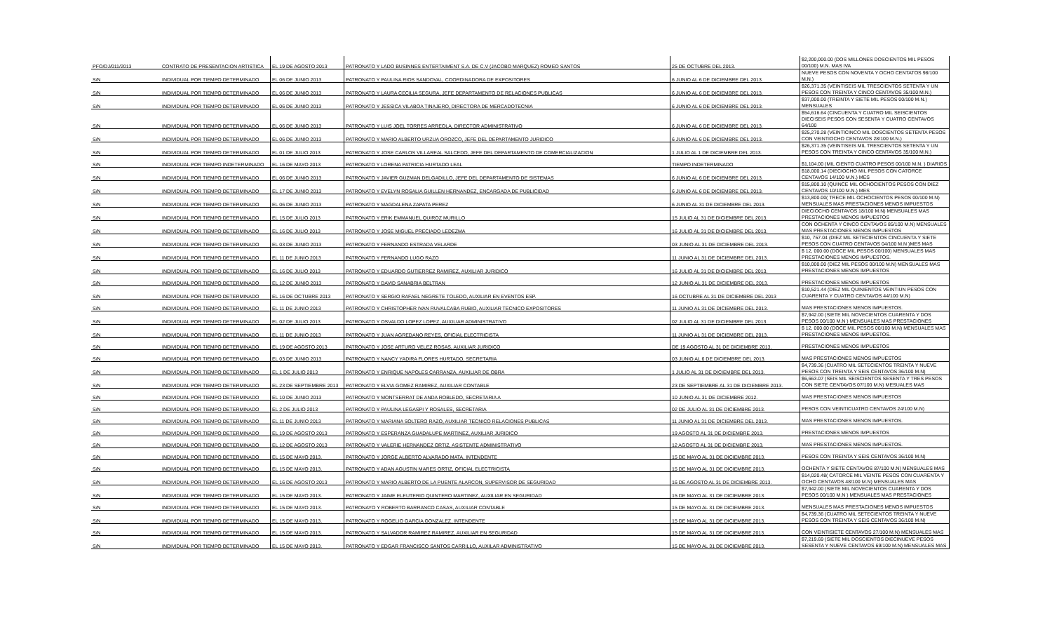| PFO/DJ/011/2013 | CONTRATO DE PRESENTACION ARTISTICA | EL 19 DE AGOSTO 2013 | PATRONATO Y LADO BUSINNES ENTERTAIMENT S.A. DE C.V (JACOBO MARQUEZ) ROMEO SANTOS | 25 DE OCTUBRE DEL 2013. | $2,200,000.00 (DOS MILLONES DOSCIENTOS MIL PESOS 00/100) M.N. MAS IVA |
| S/N | INDIVIDUAL POR TIEMPO DETERMINADO | EL 06 DE JUNIO 2013 | PATRONATO Y PAULINA RIOS SANDOVAL, COORDINADORA DE EXPOSITORES | 6 JUNIO AL 6 DE DICIEMBRE DEL 2013. | NUEVE PESOS CON NOVENTA Y OCHO CENTATOS 98/100 M.N.) |
| S/N | INDIVIDUAL POR TIEMPO DETERMINADO | EL 06 DE JUNIO 2013 | PATRONATO Y LAURA CECILIA SEGURA, JEFE DEPARTAMENTO DE RELACIONES PUBLICAS | 6 JUNIO AL 6 DE DICIEMBRE DEL 2013. | $26,371.35 (VEINTISEIS MIL TRESCIENTOS SETENTA Y UN PESOS CON TREINTA Y CINCO CENTAVOS 35/100 M.N.) |
| S/N | INDIVIDUAL POR TIEMPO DETERMINADO | EL 06 DE JUNIO 2013 | PATRONATO Y JESSICA VILABOA TINAJERO, DIRECTORA DE MERCADOTECNIA | 6 JUNIO AL 6 DE DICIEMBRE DEL 2013. | $37,000.00 (TREINTA Y SIETE MIL PESOS 00/100 M.N.) MENSUALES |
| S/N | INDIVIDUAL POR TIEMPO DETERMINADO | EL 06 DE JUNIO 2013 | PATRONATO Y LUIS JOEL TORRES ARREOLA, DIRECTOR ADMINISTRATIVO | 6 JUNIO AL 6 DE DICIEMBRE DEL 2013. | $54,616.64 (CINCUENTA Y CUATRO MIL SEISCIENTOS DIECISEIS PESOS CON SESENTA Y CUATRO CENTAVOS 64/100 |
| S/N | INDIVIDUAL POR TIEMPO DETERMINADO | EL 06 DE JUNIO 2013 | PATRONATO Y MARIO ALBERTO URZUA OROZCO, JEFE DEL DEPARTAMENTO JURIDICO | 6 JUNIO AL 6 DE DICIEMBRE DEL 2013. | $25,270.28 (VEINTICINCO MIL DOSCIENTOS SETENTA PESOS CON VEINTIOCHO CENTAVOS 28/100 M.N.) |
| S/N | INDIVIDUAL POR TIEMPO DETERMINADO | EL 01 DE JULIO 2013 | PATRONATO Y JOSE CARLOS VILLAREAL SALCEDO, JEFE DEL DEPARTAMENTO DE COMERCIALIZACION | 1 JULIO AL 1 DE DICIEMBRE DEL 2013. | $26,371.35 (VEINTISEIS MIL TRESCIENTOS SETENTA Y UN PESOS CON TREINTA Y CINCO CENTAVOS 35/100 M.N.) |
| S/N | INDIVIDUAL POR TIEMPO INDETERMINADO | EL 16 DE MAYO 2013 | PATRONATO Y LORENA PATRICIA HURTADO LEAL | TIEMPO INDETERMINADO | $1,104.00 (MIL CIENTO CUATRO PESOS 00/100 M.N. ) DIARIOS |
| S/N | INDIVIDUAL POR TIEMPO DETERMINADO | EL 06 DE JUNIO 2013 | PATRONATO Y JAVIER GUZMAN DELGADILLO, JEFE DEL DEPARTAMENTO DE SISTEMAS | 6 JUNIO AL 6 DE DICIEMBRE DEL 2013. | $18,000.14 (DIECIOCHO MIL PESOS CON CATORCE CENTAVOS 14/100 M.N.) MES |
| S/N | INDIVIDUAL POR TIEMPO DETERMINADO | EL 17 DE JUNIO 2013 | PATRONATO Y EVELYN ROSALIA GUILLEN HERNANDEZ, ENCARGADA DE PUBLICIDAD | 6 JUNIO AL 6 DE DICIEMBRE DEL 2013. | $15,800.10 (QUINCE MIL OCHOCIENTOS PESOS CON DIEZ CENTAVOS 10/100 M.N.) MES |
| S/N | INDIVIDUAL POR TIEMPO DETERMINADO | EL 06 DE JUNIO 2013 | PATRONATO Y MAGDALENA ZAPATA PEREZ | 6 JUNIO AL 31 DE DICIEMBRE DEL 2013. | $13,800.00( TRECE MIL OCHOCIENTOS PESOS 00/100 M.N) MENSUALES MAS PRESTACIONES MENOS IMPUESTOS |
| S/N | INDIVIDUAL POR TIEMPO DETERMINADO | EL 15 DE JULIO 2013 | PATRONATO Y ERIK EMMANUEL QUIROZ MURILLO | 15 JULIO AL 31 DE DICIEMBRE DEL 2013. | DIECIOCHO CENTAVOS 18/100 M.N) MENSUALES MAS PRESTACIONES MENOS IMPUESTOS |
| S/N | INDIVIDUAL POR TIEMPO DETERMINADO | EL 16 DE JULIO 2013 | PATRONATO Y JOSE MIGUEL PRECIADO LEDEZMA | 16 JULIO AL 31 DE DICIEMBRE DEL 2013. | CON OCHENTA Y CINCO CENTAVOS 85/100 M.N) MENSUALES MAS PRESTACIONES MENOS IMPUESTOS |
| S/N | INDIVIDUAL POR TIEMPO DETERMINADO | EL 03 DE JUNIO 2013 | PATRONATO Y FERNANDO ESTRADA VELARDE | 03 JUNIO AL 31 DE DICIEMBRE DEL 2013. | $10, 757.04 (DIEZ MIL SETECIENTOS CINCUENTA Y SIETE PESOS CON CUATRO CENTAVOS 04/100 M.N )MES MAS |
| S/N | INDIVIDUAL POR TIEMPO DETERMINADO | EL 11 DE JUNIO 2013 | PATRONATO Y FERNANDO LUGO RAZO | 11 JUNIO AL 31 DE DICIEMBRE DEL 2013. | $ 12, 000.00 (DOCE MIL PESOS 00/100) MENSUALES MAS PRESTACIONES MENOS IMPUESTOS. |
| S/N | INDIVIDUAL POR TIEMPO DETERMINADO | EL 16 DE JULIO 2013 | PATRONATO Y EDUARDO GUTIERREZ RAMIREZ, AUXILIAR JURIDICO | 16 JULIO AL 31 DE DICIEMBRE DEL 2013. | $10,000.00 (DIEZ MIL PESOS 00/100 M.N) MENSUALES MAS PRESTACIONES MENOS IMPUESTOS |
| S/N | INDIVIDUAL POR TIEMPO DETERMINADO | EL 12 DE JUNIO 2013 | PATRONATO Y DAVID SANABRIA BELTRAN | 12 JUNIO AL 31 DE DICIEMBRE DEL 2013. | PRESTACIONES MENOS IMPUESTOS |
| S/N | INDIVIDUAL POR TIEMPO DETERMINADO | EL 16 DE OCTUBRE 2013 | PATRONATO Y SERGIO RAFAEL NEGRETE TOLEDO, AUXILIAR EN EVENTOS ESP. | 16 OCTUBRE AL 31 DE DICIEMBRE DEL 2013 | $10,521.44 (DIEZ MIL QUINIENTOS VEINTIUN PESOS CON CUARENTA Y CUATRO CENTAVOS 44/100 M.N) |
| S/N | INDIVIDUAL POR TIEMPO DETERMINADO | EL 11 DE JUNIO 2013 | PATRONATO Y CHRISTOPHER IVAN RUVALCABA RUBIO, AUXILIAR TECNICO EXPOSITORES | 11 JUNIO AL 31 DE DICIEMBRE DEL 2013. | MAS PRESTACIONES MENOS IMPUESTOS. |
| S/N | INDIVIDUAL POR TIEMPO DETERMINADO | EL 02 DE JULIO 2013 | PATRONATO Y OSVALDO LOPEZ LOPEZ, AUXILIAR ADMINISTRATIVO | 02 JULIO AL 31 DE DICIEMBRE DEL 2013. | $7,942.00 (SIETE MIL NOVECIENTOS CUARENTA Y DOS PESOS 00/100 M.N ) MENSUALES MAS PRESTACIONES |
| S/N | INDIVIDUAL POR TIEMPO DETERMINADO | EL 11 DE JUNIO 2013 | PATRONATO Y JUAN AGREDANO REYES, OFICIAL ELECTRICISTA | 11 JUNIO AL 31 DE DICIEMBRE DEL 2013. | $ 12, 000.00 (DOCE MIL PESOS 00/100 M.N) MENSUALES MAS PRESTACIONES MENOS IMPUESTOS. |
| S/N | INDIVIDUAL POR TIEMPO DETERMINADO | EL 19 DE AGOSTO 2013 | PATRONATO Y JOSE ARTURO VELEZ ROSAS, AUXILIAR JURIDICO | DE 19 AGOSTO AL 31 DE DICIEMBRE 2013. | PRESTACIONES MENOS IMPUESTOS |
| S/N | INDIVIDUAL POR TIEMPO DETERMINADO | EL 03 DE JUNIO 2013 | PATRONATO Y NANCY YADIRA FLORES HURTADO, SECRETARIA | 03 JUNIO AL 6 DE DICIEMBRE DEL 2013. | MAS PRESTACIONES MENOS IMPUESTOS |
| S/N | INDIVIDUAL POR TIEMPO DETERMINADO | EL 1 DE JULIO 2013 | PATRONATO Y ENRIQUE NAPOLES CARRANZA, AUXILIAR DE OBRA | 1 JULIO AL 31 DE DICIEMBRE DEL 2013. | $4,739.36 (CUATRO MIL SETECIENTOS TREINTA Y NUEVE PESOS CON TREINTA Y SEIS CENTAVOS 36/100 M.N) |
| S/N | INDIVIDUAL POR TIEMPO DETERMINADO | EL 23 DE SEPTIEMBRE 2013 | PATRONATO Y ELVIA GOMEZ RAMIREZ, AUXILIAR CONTABLE | 23 DE SEPTIEMBRE AL 31 DE DICIEMBRE 2013. | $6,663.07 (SEIS MIL SEISCIENTOS SESENTA Y TRES PESOS CON SIETE CENTAVOS 07/100 M.N) MESUALES MAS |
| S/N | INDIVIDUAL POR TIEMPO DETERMINADO | EL 10 DE JUNIO 2013 | PATRONATO Y MONTSERRAT DE ANDA ROBLEDO, SECRETARIA A | 10 JUNIO AL 31 DE DICIEMBRE 2012. | MAS PRESTACIONES MENOS IMPUESTOS |
| S/N | INDIVIDUAL POR TIEMPO DETERMINADO | EL 2 DE JULIO 2013 | PATRONATO Y PAULINA LEGASPI Y ROSALES, SECRETARIA | 02 DE JULIO AL 31 DE DICIEMBRE 2013. | PESOS CON VEINTICUATRO CENTAVOS 24/100 M.N) |
| S/N | INDIVIDUAL POR TIEMPO DETERMINADO | EL 11 DE JUNIO 2013 | PATRONATO Y MARIANA SOLTERO RAZO, AUXILIAR TECNICO RELACIONES PUBLICAS | 11 JUNIO AL 31 DE DICIEMBRE DEL 2013. | MAS PRESTACIONES MENOS IMPUESTOS. |
| S/N | INDIVIDUAL POR TIEMPO DETERMINADO | EL 19 DE AGOSTO 2013 | PATRONATO Y ESPERANZA GUADALUPE MARTINEZ, AUXILIAR JURIDICO | 19 AGOSTO AL 31 DE DICIEMBRE 2013. | PRESTACIONES MENOS IMPUESTOS |
| S/N | INDIVIDUAL POR TIEMPO DETERMINADO | EL 12 DE AGOSTO 2013 | PATRONATO Y VALERIE HERNANDEZ ORTIZ, ASISTENTE ADMINISTRATIVO | 12 AGOSTO AL 31 DE DICIEMBRE 2013. | MAS PRESTACIONES MENOS IMPUESTOS. |
| S/N | INDIVIDUAL POR TIEMPO DETERMINADO | EL 15 DE MAYO 2013. | PATRONATO Y JORGE ALBERTO ALVARADO MATA, INTENDENTE | 15 DE MAYO AL 31 DE DICIEMBRE 2013. | PESOS CON TREINTA Y SEIS CENTAVOS 36/100 M.N) |
| S/N | INDIVIDUAL POR TIEMPO DETERMINADO | EL 15 DE MAYO 2013. | PATRONATO Y ADAN AGUSTIN MARES ORTIZ, OFICIAL ELECTRICISTA | 15 DE MAYO AL 31 DE DICIEMBRE 2013. | OCHENTA Y SIETE CENTAVOS 87/100 M.N) MENSUALES MAS |
| S/N | INDIVIDUAL POR TIEMPO DETERMINADO | EL 16 DE AGOSTO 2013 | PATRONATO Y MARIO ALBERTO DE LA PUENTE ALARCON, SUPERVISOR DE SEGURIDAD | 16 DE AGOSTO AL 31 DE DICIEMBRE 2013. | $14,020.48( CATORCE MIL VEINTE PESOS CON CUARENTA Y OCHO CENTAVOS 48/100 M.N) MENSUALES MAS |
| S/N | INDIVIDUAL POR TIEMPO DETERMINADO | EL 15 DE MAYO 2013. | PATRONATO Y JAIME ELEUTERIO QUINTERO MARTINEZ, AUXILIAR EN SEGURIDAD | 15 DE MAYO AL 31 DE DICIEMBRE 2013. | $7,942.00 (SIETE MIL NOVECIENTOS CUARENTA Y DOS PESOS 00/100 M.N ) MENSUALES MAS PRESTACIONES |
| S/N | INDIVIDUAL POR TIEMPO DETERMINADO | EL 15 DE MAYO 2013. | PATRONAYO Y ROBERTO BARRANCO CASAS, AUXILIAR CONTABLE | 15 DE MAYO AL 31 DE DICIEMBRE 2013. | MENSUALES MAS PRESTACIONES MENOS IMPUESTOS |
| S/N | INDIVIDUAL POR TIEMPO DETERMINADO | EL 15 DE MAYO 2013. | PATRONATO Y ROGELIO GARCIA GONZALEZ, INTENDENTE | 15 DE MAYO AL 31 DE DICIEMBRE 2013. | $4,739.36 (CUATRO MIL SETECIENTOS TREINTA Y NUEVE PESOS CON TREINTA Y SEIS CENTAVOS 36/100 M.N) |
| S/N | INDIVIDUAL POR TIEMPO DETERMINADO | EL 15 DE MAYO 2013. | PATRONATO Y SALVADOR RAMIREZ RAMIREZ, AUXILIAR EN SEGURIDAD | 15 DE MAYO AL 31 DE DICIEMBRE 2013. | CON VEINTISIETE CENTAVOS 27/100 M.N) MENSUALES MAS |
| S/N | INDIVIDUAL POR TIEMPO DETERMINADO | EL 15 DE MAYO 2013. | PATRONATO Y EDGAR FRANCISCO SANTOS CARRILLO, AUXILAR ADMINISTRATIVO | 15 DE MAYO AL 31 DE DICIEMBRE 2013. | $7,219.69 (SIETE MIL DOSCIENTOS DIECINUEVE PESOS SESENTA Y NUEVE CENTAVOS 69/100 M.N) MENSUALES MAS |